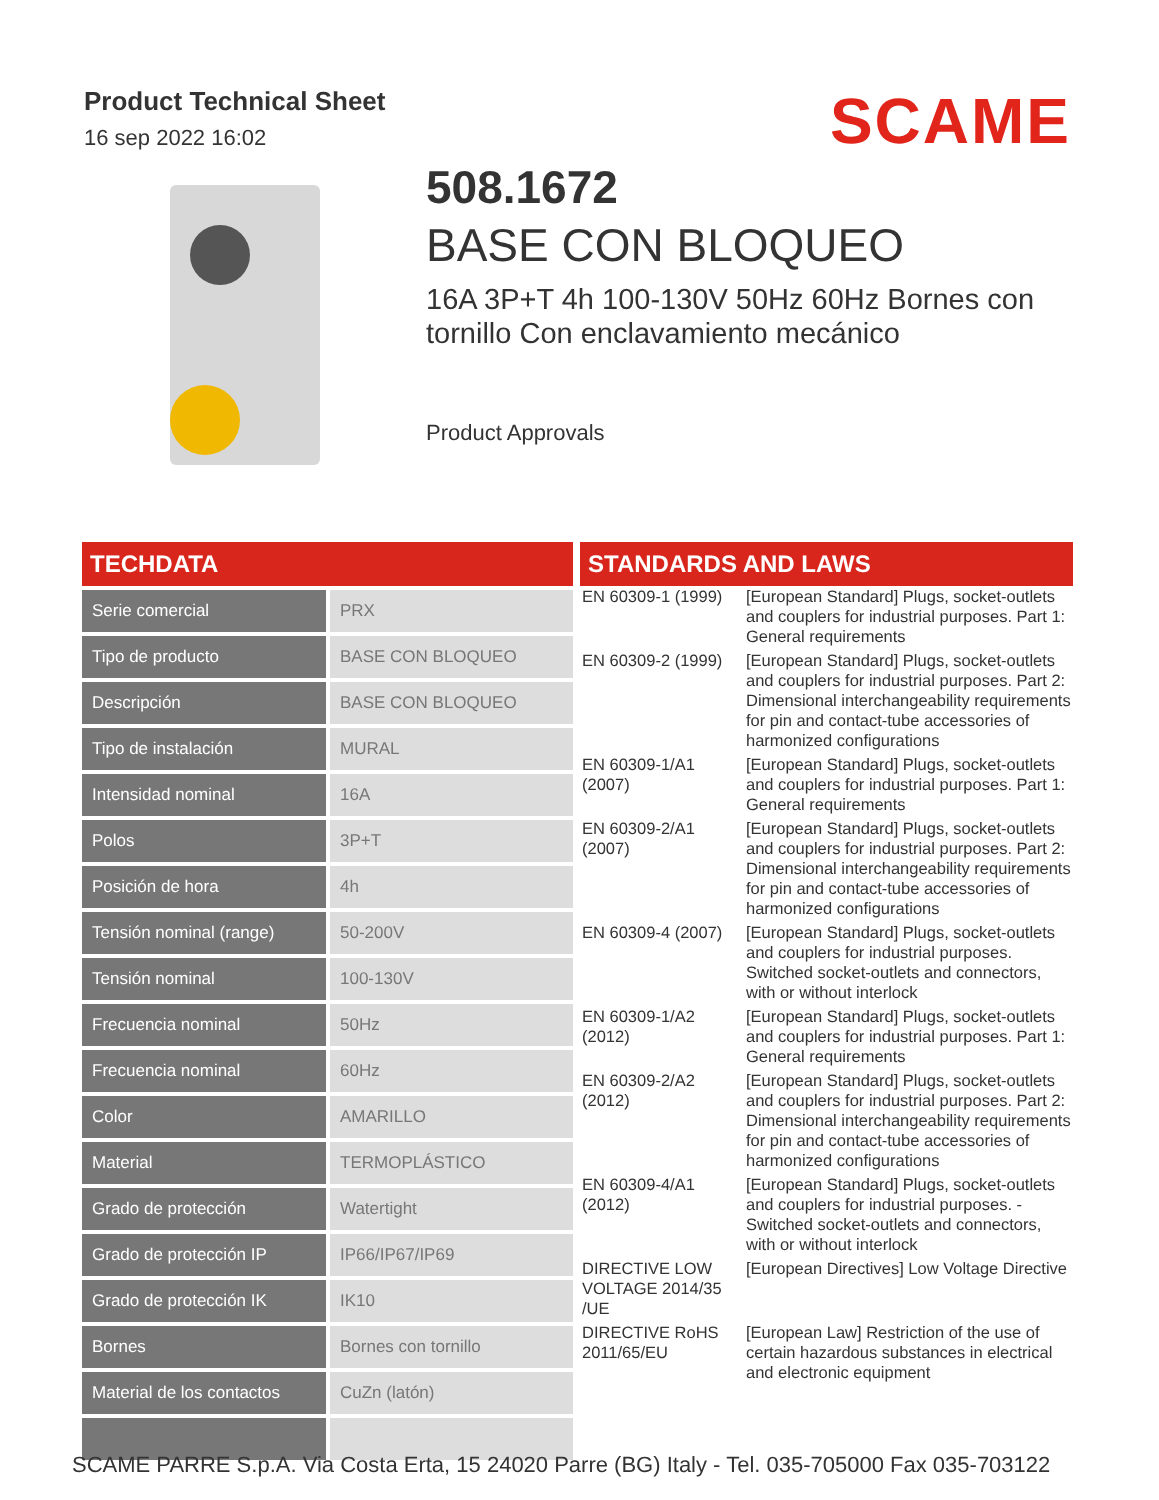Product Technical Sheet
16 sep 2022 16:02
SCAME
508.1672
BASE CON BLOQUEO
16A 3P+T 4h 100-130V 50Hz 60Hz Bornes con tornillo Con enclavamiento mecánico
Product Approvals
TECHDATA
| Serie comercial | PRX |
| Tipo de producto | BASE CON BLOQUEO |
| Descripción | BASE CON BLOQUEO |
| Tipo de instalación | MURAL |
| Intensidad nominal | 16A |
| Polos | 3P+T |
| Posición de hora | 4h |
| Tensión nominal (range) | 50-200V |
| Tensión nominal | 100-130V |
| Frecuencia nominal | 50Hz |
| Frecuencia nominal | 60Hz |
| Color | AMARILLO |
| Material | TERMOPLÁSTICO |
| Grado de protección | Watertight |
| Grado de protección IP | IP66/IP67/IP69 |
| Grado de protección IK | IK10 |
| Bornes | Bornes con tornillo |
| Material de los contactos | CuZn (latón) |
STANDARDS AND LAWS
| EN 60309-1 (1999) | [European Standard] Plugs, socket-outlets and couplers for industrial purposes. Part 1: General requirements |
| EN 60309-2 (1999) | [European Standard] Plugs, socket-outlets and couplers for industrial purposes. Part 2: Dimensional interchangeability requirements for pin and contact-tube accessories of harmonized configurations |
| EN 60309-1/A1 (2007) | [European Standard] Plugs, socket-outlets and couplers for industrial purposes. Part 1: General requirements |
| EN 60309-2/A1 (2007) | [European Standard] Plugs, socket-outlets and couplers for industrial purposes. Part 2: Dimensional interchangeability requirements for pin and contact-tube accessories of harmonized configurations |
| EN 60309-4 (2007) | [European Standard] Plugs, socket-outlets and couplers for industrial purposes. Switched socket-outlets and connectors, with or without interlock |
| EN 60309-1/A2 (2012) | [European Standard] Plugs, socket-outlets and couplers for industrial purposes. Part 1: General requirements |
| EN 60309-2/A2 (2012) | [European Standard] Plugs, socket-outlets and couplers for industrial purposes. Part 2: Dimensional interchangeability requirements for pin and contact-tube accessories of harmonized configurations |
| EN 60309-4/A1 (2012) | [European Standard] Plugs, socket-outlets and couplers for industrial purposes. - Switched socket-outlets and connectors, with or without interlock |
| DIRECTIVE LOW VOLTAGE 2014/35 /UE | [European Directives] Low Voltage Directive |
| DIRECTIVE RoHS 2011/65/EU | [European Law] Restriction of the use of certain hazardous substances in electrical and electronic equipment |
SCAME PARRE S.p.A. Via Costa Erta, 15 24020 Parre (BG) Italy - Tel. 035-705000 Fax 035-703122